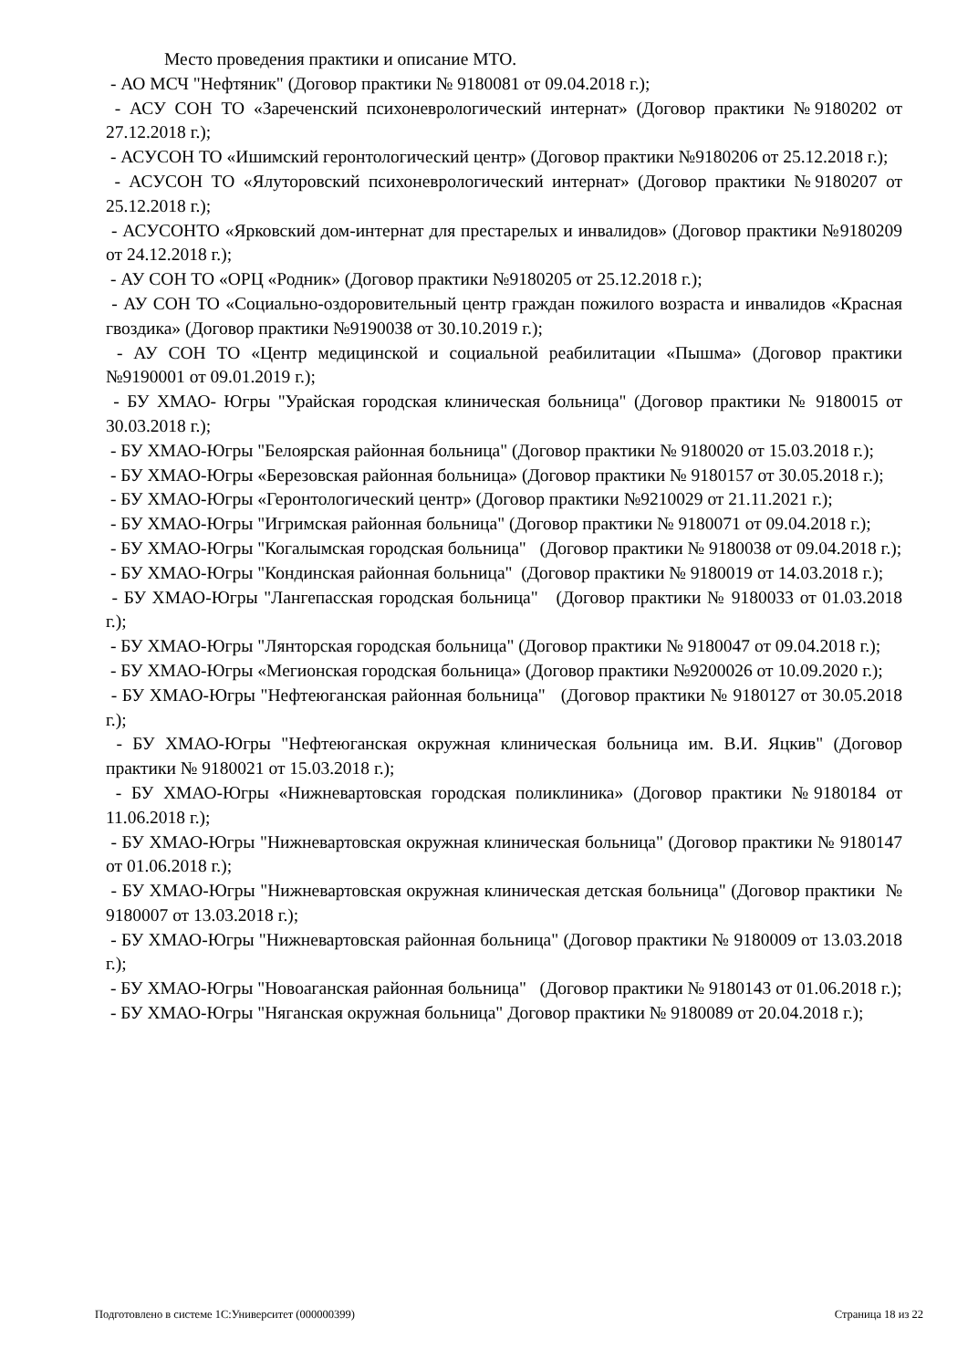Место проведения практики и описание МТО.
- АО МСЧ "Нефтяник" (Договор практики № 9180081 от 09.04.2018 г.);
- АСУ СОН ТО «Зареченский психоневрологический интернат» (Договор практики №9180202 от 27.12.2018 г.);
- АСУСОН ТО «Ишимский геронтологический центр» (Договор практики №9180206 от 25.12.2018 г.);
- АСУСОН ТО «Ялуторовский психоневрологический интернат» (Договор практики №9180207 от 25.12.2018 г.);
- АСУСОНТО «Ярковский дом-интернат для престарелых и инвалидов» (Договор практики №9180209 от 24.12.2018 г.);
- АУ СОН ТО «ОРЦ «Родник» (Договор практики №9180205 от 25.12.2018 г.);
- АУ СОН ТО «Социально-оздоровительный центр граждан пожилого возраста и инвалидов «Красная гвоздика» (Договор практики №9190038 от 30.10.2019 г.);
- АУ СОН ТО «Центр медицинской и социальной реабилитации «Пышма» (Договор практики №9190001 от 09.01.2019 г.);
- БУ ХМАО- Югры "Урайская городская клиническая больница" (Договор практики № 9180015 от 30.03.2018 г.);
- БУ ХМАО-Югры "Белоярская районная больница" (Договор практики № 9180020 от 15.03.2018 г.);
- БУ ХМАО-Югры «Березовская районная больница» (Договор практики № 9180157 от 30.05.2018 г.);
- БУ ХМАО-Югры «Геронтологический центр» (Договор практики №9210029 от 21.11.2021 г.);
- БУ ХМАО-Югры "Игримская районная больница" (Договор практики № 9180071 от 09.04.2018 г.);
- БУ ХМАО-Югры "Когалымская городская больница" (Договор практики № 9180038 от 09.04.2018 г.);
- БУ ХМАО-Югры "Кондинская районная больница" (Договор практики № 9180019 от 14.03.2018 г.);
- БУ ХМАО-Югры "Лангепасская городская больница" (Договор практики № 9180033 от 01.03.2018 г.);
- БУ ХМАО-Югры "Лянторская городская больница" (Договор практики № 9180047 от 09.04.2018 г.);
- БУ ХМАО-Югры «Мегионская городская больница» (Договор практики №9200026 от 10.09.2020 г.);
- БУ ХМАО-Югры "Нефтеюганская районная больница" (Договор практики № 9180127 от 30.05.2018 г.);
- БУ ХМАО-Югры "Нефтеюганская окружная клиническая больница им. В.И. Яцкив" (Договор практики № 9180021 от 15.03.2018 г.);
- БУ ХМАО-Югры «Нижневартовская городская поликлиника» (Договор практики №9180184 от 11.06.2018 г.);
- БУ ХМАО-Югры "Нижневартовская окружная клиническая больница" (Договор практики № 9180147 от 01.06.2018 г.);
- БУ ХМАО-Югры "Нижневартовская окружная клиническая детская больница" (Договор практики № 9180007 от 13.03.2018 г.);
- БУ ХМАО-Югры "Нижневартовская районная больница" (Договор практики № 9180009 от 13.03.2018 г.);
- БУ ХМАО-Югры "Новоаганская районная больница" (Договор практики № 9180143 от 01.06.2018 г.);
- БУ ХМАО-Югры "Няганская окружная больница" Договор практики № 9180089 от 20.04.2018 г.);
Подготовлено в системе 1С:Университет (000000399) Страница 18 из 22